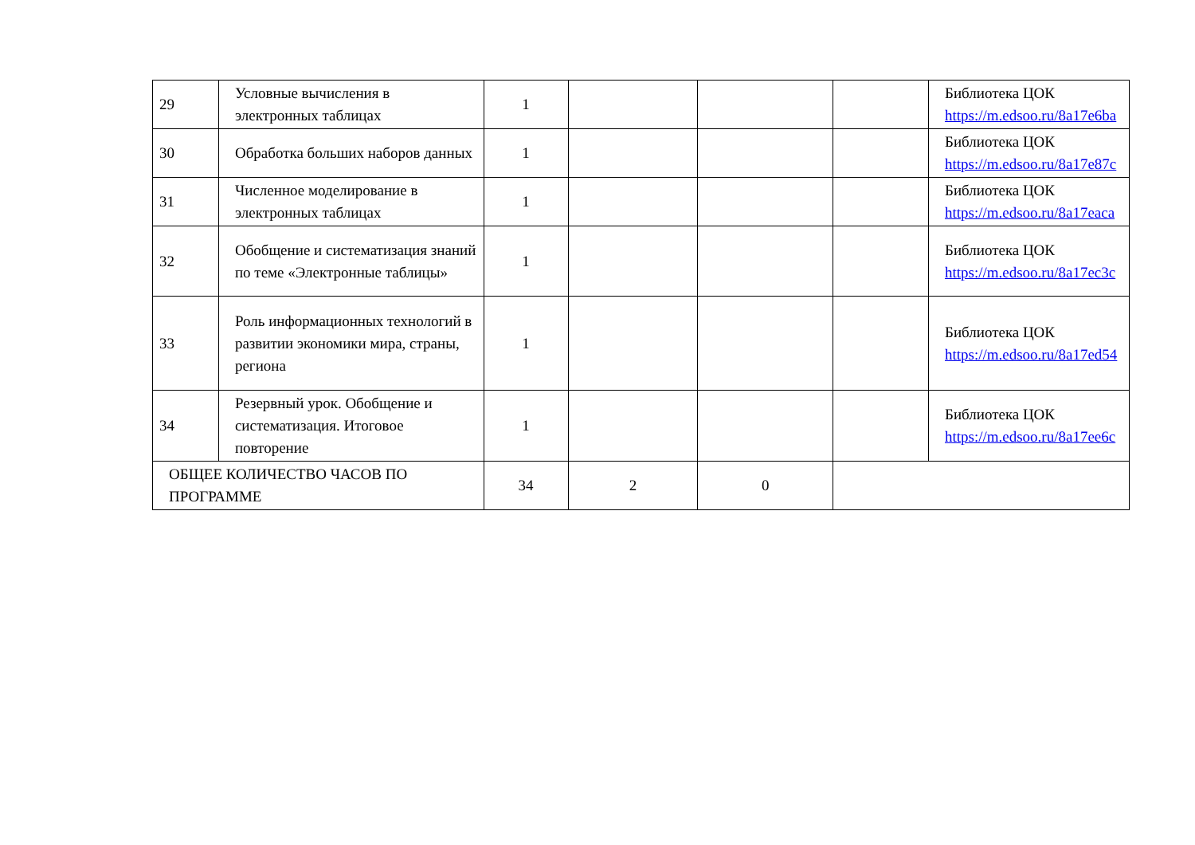| 29 | Условные вычисления в электронных таблицах | 1 | | | | Библиотека ЦОК https://m.edsoo.ru/8a17e6ba |
| 30 | Обработка больших наборов данных | 1 | | | | Библиотека ЦОК https://m.edsoo.ru/8a17e87c |
| 31 | Численное моделирование в электронных таблицах | 1 | | | | Библиотека ЦОК https://m.edsoo.ru/8a17eaca |
| 32 | Обобщение и систематизация знаний по теме «Электронные таблицы» | 1 | | | | Библиотека ЦОК https://m.edsoo.ru/8a17ec3c |
| 33 | Роль информационных технологий в развитии экономики мира, страны, региона | 1 | | | | Библиотека ЦОК https://m.edsoo.ru/8a17ed54 |
| 34 | Резервный урок. Обобщение и систематизация. Итоговое повторение | 1 | | | | Библиотека ЦОК https://m.edsoo.ru/8a17ee6c |
| ОБЩЕЕ КОЛИЧЕСТВО ЧАСОВ ПО ПРОГРАММЕ | | 34 | 2 | 0 | | |